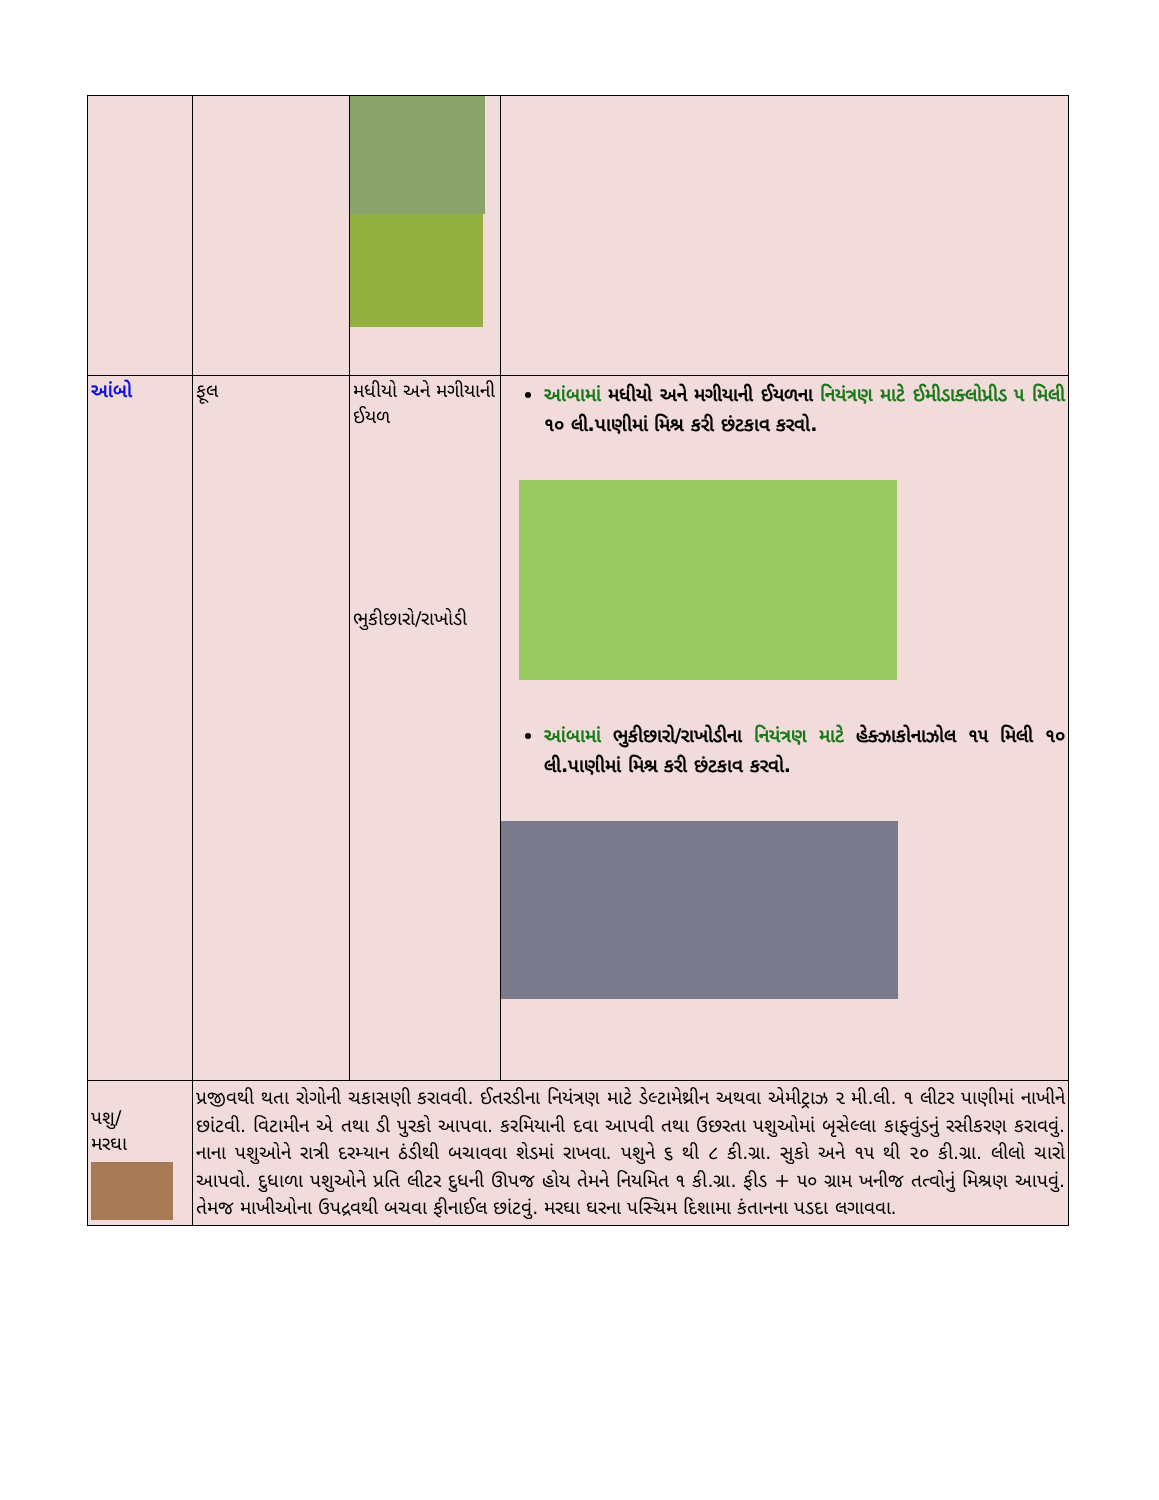| આંબો | ફૂલ | મધીયો અને મગીયાની ઈયળ ભુકીછારો/રાખોડી | આંબામાં મધીયો અને મગીયાની ઈયળના નિયંત્રણ માટે ઈમીડાક્લોપ્રીડ ૫ મિલી ૧૦ લી.પાણીમાં મિશ્ર કરી છંટકાવ કરવો. આંબામાં ભુકીછારો/રાખોડીના નિયંત્રણ માટે હેક્ઝાકોનાઝોલ ૧૫ મિલી ૧૦ લી.પાણીમાં મિશ્ર કરી છંટકાવ કરવો. |
| પશુ/ મરઘા | પ્રજીવથી થતા રોગોની ચકાસણી કરાવવી. ઈતરડીના નિયંત્રણ માટે ડેલ્ટામેથ્રીન અથવા એમીટ્રાઝ ૨ મી.લી. ૧ લીટર પાણીમાં નાખીને છાંટવી. વિટામીન એ તથા ડી પુરકો આપવા. કરમિયાની દવા આપવી તથા ઉછરતા પશુઓમાં બૃસેલ્લા કાફ્વુંડનું રસીકરણ કરાવવું. નાના પશુઓને રાત્રી દરમ્યાન ઠંડીથી બચાવવા શેડમાં રાખવા. પશુને ૬ થી ૮ કી.ગ્રા. સુકો અને ૧૫ થી ૨૦ કી.ગ્રા. લીલો ચારો આપવો. દુધાળા પશુઓને પ્રતિ લીટર દુધની ઊપજ હોય તેમને નિયમિત ૧ કી.ગ્રા. ફીડ + ૫૦ ગ્રામ ખનીજ તત્વોનું મિશ્રણ આપવું. તેમજ માખીઓના ઉપદ્રવથી બચવા ફીનાઈલ છાંટવું. મરઘા ઘરના પસ્ચિમ દિશામા કંતાનના પડદા લગાવવા. | | |